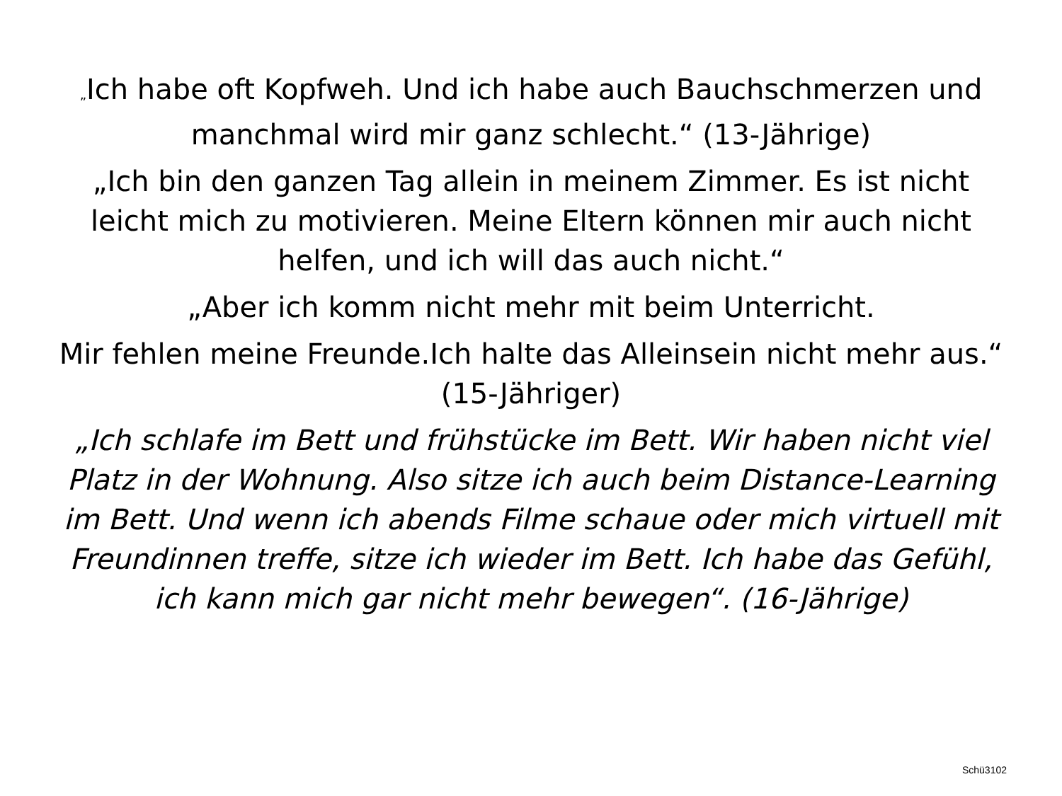„Ich habe oft Kopfweh. Und ich habe auch Bauchschmerzen und manchmal wird mir ganz schlecht.“ (13-Jährige)
„Ich bin den ganzen Tag allein in meinem Zimmer. Es ist nicht leicht mich zu motivieren. Meine Eltern können mir auch nicht helfen, und ich will das auch nicht.“
„Aber ich komm nicht mehr mit beim Unterricht.
Mir fehlen meine Freunde.Ich halte das Alleinsein nicht mehr aus.“ (15-Jähriger)
„Ich schlafe im Bett und frühstücke im Bett. Wir haben nicht viel Platz in der Wohnung. Also sitze ich auch beim Distance-Learning im Bett. Und wenn ich abends Filme schaue oder mich virtuell mit Freundinnen treffe, sitze ich wieder im Bett. Ich habe das Gefühl, ich kann mich gar nicht mehr bewegen“. (16-Jährige)
Schü3102